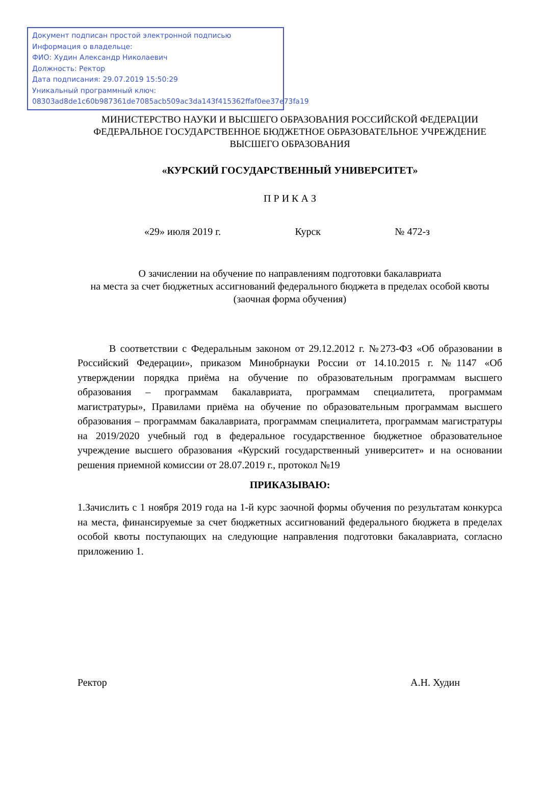Документ подписан простой электронной подписью
Информация о владельце:
ФИО: Худин Александр Николаевич
Должность: Ректор
Дата подписания: 29.07.2019 15:50:29
Уникальный программный ключ:
08303ad8de1c60b987361de7085acb509ac3da143f415362ffaf0ee37e73fa19
МИНИСТЕРСТВО НАУКИ И ВЫСШЕГО ОБРАЗОВАНИЯ РОССИЙСКОЙ ФЕДЕРАЦИИ
ФЕДЕРАЛЬНОЕ ГОСУДАРСТВЕННОЕ БЮДЖЕТНОЕ ОБРАЗОВАТЕЛЬНОЕ УЧРЕЖДЕНИЕ
ВЫСШЕГО ОБРАЗОВАНИЯ
«КУРСКИЙ ГОСУДАРСТВЕННЫЙ УНИВЕРСИТЕТ»
П Р И К А З
«29» июля 2019 г. Курск № 472-з
О зачислении на обучение по направлениям подготовки бакалавриата
на места за счет бюджетных ассигнований федерального бюджета в пределах особой квоты (заочная форма обучения)
В соответствии с Федеральным законом от 29.12.2012 г. №273-ФЗ «Об образовании в Российский Федерации», приказом Минобрнауки России от 14.10.2015 г. №1147 «Об утверждении порядка приёма на обучение по образовательным программам высшего образования – программам бакалавриата, программам специалитета, программам магистратуры», Правилами приёма на обучение по образовательным программам высшего образования – программам бакалавриата, программам специалитета, программам магистратуры на 2019/2020 учебный год в федеральное государственное бюджетное образовательное учреждение высшего образования «Курский государственный университет» и на основании решения приемной комиссии от 28.07.2019 г., протокол №19
ПРИКАЗЫВАЮ:
1.Зачислить с 1 ноября 2019 года на 1-й курс заочной формы обучения по результатам конкурса на места, финансируемые за счет бюджетных ассигнований федерального бюджета в пределах особой квоты поступающих на следующие направления подготовки бакалавриата, согласно приложению 1.
Ректор А.Н. Худин